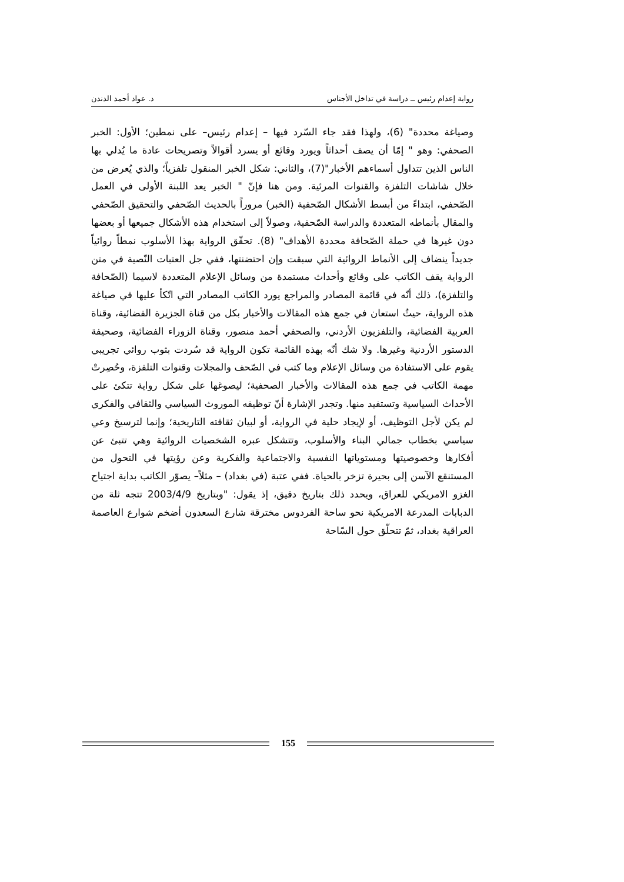رواية إعدام رئيس ــ دراسة في تداخل الأجناس د. عواد أحمد الدندن
وصياغة محددة" (6)، ولهذا فقد جاء السّرد فيها – إعدام رئيس– على نمطين؛ الأول: الخبر الصحفي: وهو " إمّا أن يصف أحداثاً ويورد وقائع أو يسرد أقوالاً وتصريحات عادة ما يُدلي بها الناس الذين تتداول أسماءهم الأخبار"(7)، والثاني: شكل الخبر المنقول تلفزياً؛ والذي يُعرض من خلال شاشات التلفزة والقنوات المرئية. ومن هنا فإنّ " الخبر يعد اللبنة الأولى في العمل الصّحفي، ابتداءً من أبسط الأشكال الصّحفية (الخبر) مروراً بالحديث الصّحفي والتحقيق الصّحفي والمقال بأنماطه المتعددة والدراسة الصّحفية، وصولاً إلى استخدام هذه الأشكال جميعها أو بعضها دون غيرها في حملة الصّحافة محددة الأهداف" (8). تحقّق الرواية بهذا الأسلوب نمطاً روائياً جديداً ينضاف إلى الأنماط الروائية التي سبقت وإن احتضنتها، ففي جل العتبات النّصية في متن الرواية يقف الكاتب على وقائع وأحداث مستمدة من وسائل الإعلام المتعددة لاسيما (الصّحافة والتلفزة)، ذلك أنّه في قائمة المصادر والمراجع يورد الكاتب المصادر التي اتّكأ عليها في صياغة هذه الرواية، حيثُ استعان في جمع هذه المقالات والأخبار بكل من قناة الجزيرة الفضائية، وقناة العربية الفضائية، والتلفزيون الأردني، والصحفي أحمد منصور، وقناة الزوراء الفضائية، وصحيفة الدستور الأردنية وغيرها. ولا شك أنّه بهذه القائمة تكون الرواية قد سُردت بثوب روائي تجريبي يقوم على الاستفادة من وسائل الإعلام وما كتب في الصّحف والمجلات وقنوات التلفزة، وحُصِرتْ مهمة الكاتب في جمع هذه المقالات والأخبار الصحفية؛ ليصوغها على شكل رواية تتكئ على الأحداث السياسية وتستفيد منها. وتجدر الإشارة أنّ توظيفه الموروث السياسي والثقافي والفكري لم يكن لأجل التوظيف، أو لإيجاد حلية في الرواية، أو لبيان ثقافته التاريخية؛ وإنما لترسيخ وعي سياسي بخطاب جمالي البناء والأسلوب، وتتشكل عبره الشخصيات الروائية وهي تتبئ عن أفكارها وخصوصيتها ومستوياتها النفسية والاجتماعية والفكرية وعن رؤيتها في التحول من المستنقع الآسن إلى بحيرة تزخر بالحياة. ففي عتبة (في بغداد) – مثلاً– يصوّر الكاتب بداية اجتياح الغزو الامريكي للعراق، ويحدد ذلك بتاريخ دقيق، إذ يقول: "وبتاريخ 2003/4/9 تتجه ثلة من الدبابات المدرعة الامريكية نحو ساحة الفردوس مخترقة شارع السعدون أضخم شوارع العاصمة العراقية بغداد، ثمّ تتحلّق حول السّاحة
155